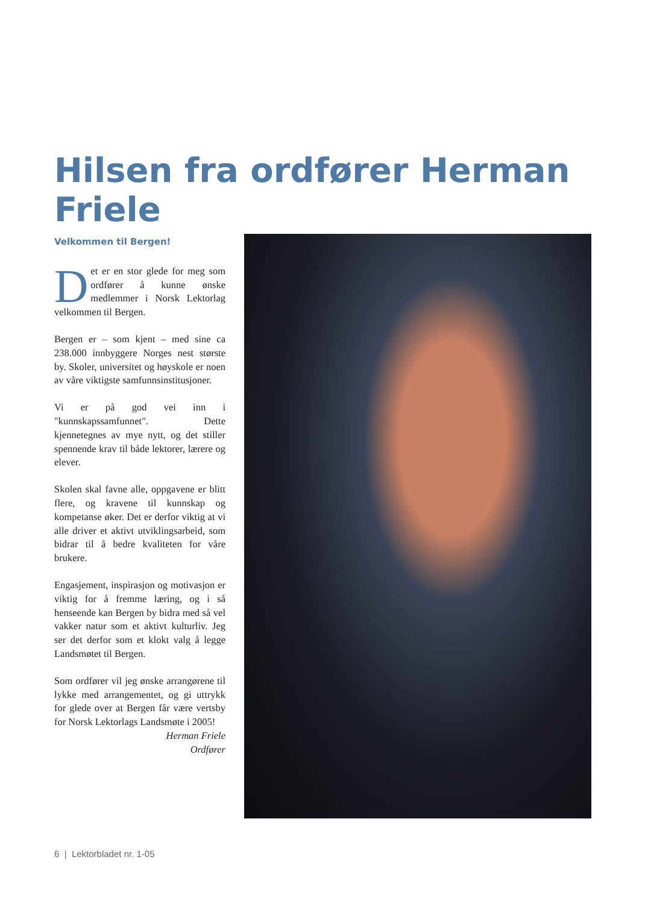Hilsen fra ordfører Herman Friele
Velkommen til Bergen!
Det er en stor glede for meg som ordfører å kunne ønske medlemmer i Norsk Lektorlag velkommen til Bergen.
Bergen er – som kjent – med sine ca 238.000 innbyggere Norges nest største by. Skoler, universitet og høyskole er noen av våre viktigste samfunnsinstitusjoner.
Vi er på god vei inn i "kunnskapssamfunnet". Dette kjennetegnes av mye nytt, og det stiller spennende krav til både lektorer, lærere og elever.
Skolen skal favne alle, oppgavene er blitt flere, og kravene til kunnskap og kompetanse øker. Det er derfor viktig at vi alle driver et aktivt utviklingsarbeid, som bidrar til å bedre kvaliteten for våre brukere.
Engasjement, inspirasjon og motivasjon er viktig for å fremme læring, og i så henseende kan Bergen by bidra med så vel vakker natur som et aktivt kulturliv. Jeg ser det derfor som et klokt valg å legge Landsmøtet til Bergen.
Som ordfører vil jeg ønske arrangørene til lykke med arrangementet, og gi uttrykk for glede over at Bergen får være vertsby for Norsk Lektorlags Landsmøte i 2005!
Herman Friele
Ordfører
6 | Lektorbladet nr. 1-05